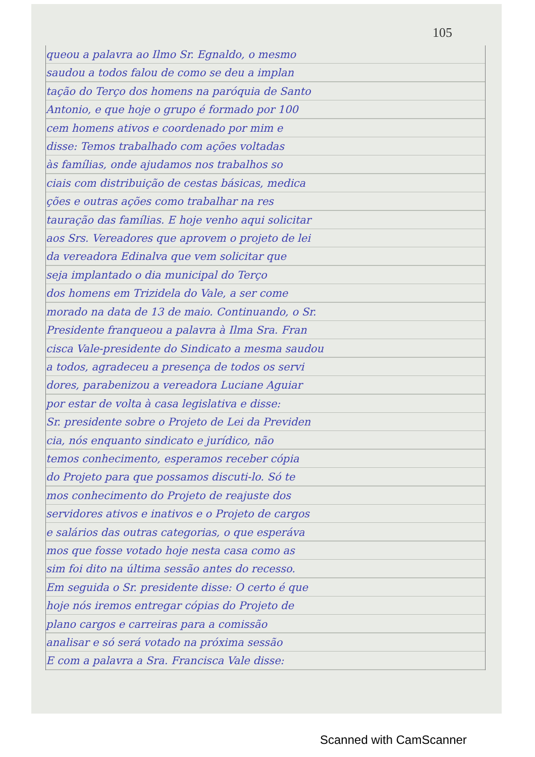105
queou a palavra ao Ilmo Sr. Egnaldo, o mesmo
saudou a todos falou de como se deu a implan
tação do Terço dos homens na paróquia de Santo
Antonio, e que hoje o grupo é formado por 100
cem homens ativos e coordenado por mim e
disse: Temos trabalhado com ações voltadas
às famílias, onde ajudamos nos trabalhos so
ciais com distribuição de cestas básicas, medica
ções e outras ações como trabalhar na res
tauração das famílias. E hoje venho aqui solicitar
aos Srs. Vereadores que aprovem o projeto de lei
da vereadora Edinalva que vem solicitar que
seja implantado o dia municipal do Terço
dos homens em Trizidela do Vale, a ser come
morado na data de 13 de maio. Continuando, o Sr.
Presidente franqueou a palavra à Ilma Sra. Fran
cisca Vale-presidente do Sindicato a mesma saudou
a todos, agradeceu a presença de todos os servi
dores, parabenizou a vereadora Luciane Aguiar
por estar de volta à casa legislativa e disse:
Sr. presidente sobre o Projeto de Lei da Previden
cia, nós enquanto sindicato e jurídico, não
temos conhecimento, esperamos receber cópia
do Projeto para que possamos discuti-lo. Só te
mos conhecimento do Projeto de reajuste dos
servidores ativos e inativos e o Projeto de cargos
e salários das outras categorias, o que esperáva
mos que fosse votado hoje nesta casa como as
sim foi dito na última sessão antes do recesso.
Em seguida o Sr. presidente disse: O certo é que
hoje nós iremos entregar cópias do Projeto de
plano cargos e carreiras para a comissão
analisar e só será votado na próxima sessão
E com a palavra a Sra. Francisca Vale disse:
Scanned with CamScanner